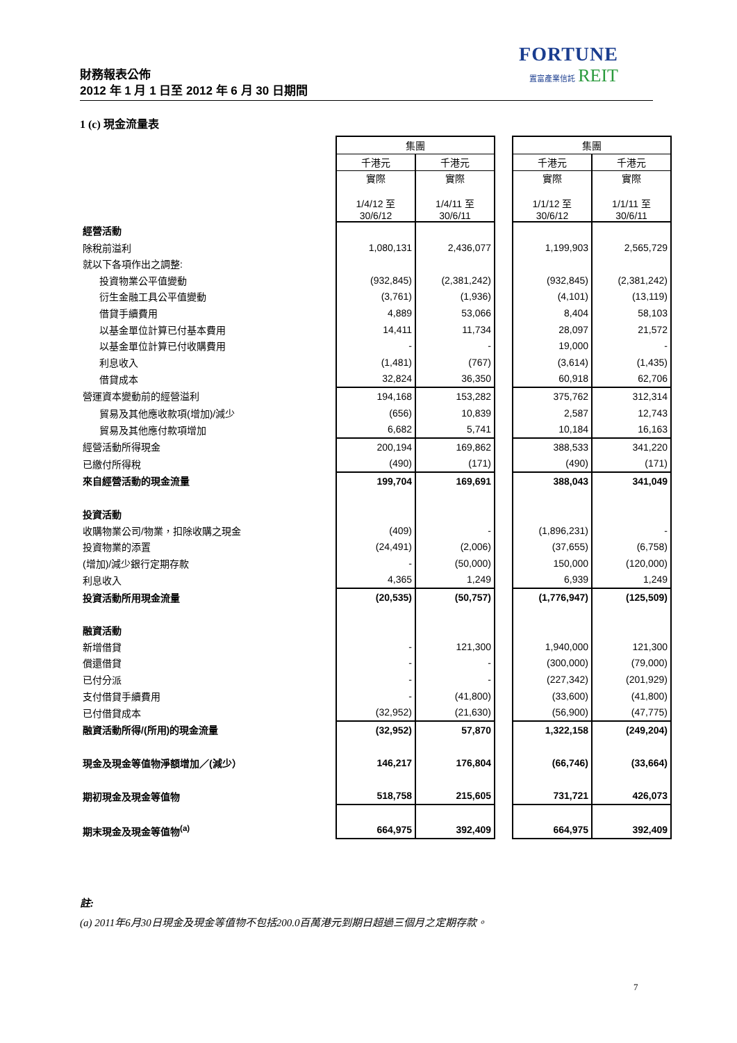財務報表公佈
2012 年 1 月 1 日至 2012 年 6 月 30 日期間
FORTUNE
置富產業信託 REIT
1 (c) 現金流量表
| | 集團 | | | 集團 | |
| | 千港元 | 千港元 | | 千港元 | 千港元 |
| | 實際 1/4/12 至 30/6/12 | 實際 1/4/11 至 30/6/11 | | 實際 1/1/12 至 30/6/12 | 實際 1/1/11 至 30/6/11 |
| 經營活動 | | | | | |
| 除稅前溢利 | 1,080,131 | 2,436,077 | | 1,199,903 | 2,565,729 |
| 就以下各項作出之調整: | | | | | |
| 投資物業公平值變動 | (932,845) | (2,381,242) | | (932,845) | (2,381,242) |
| 衍生金融工具公平值變動 | (3,761) | (1,936) | | (4,101) | (13,119) |
| 借貸手續費用 | 4,889 | 53,066 | | 8,404 | 58,103 |
| 以基金單位計算已付基本費用 | 14,411 | 11,734 | | 28,097 | 21,572 |
| 以基金單位計算已付收購費用 | - | - | | 19,000 | - |
| 利息收入 | (1,481) | (767) | | (3,614) | (1,435) |
| 借貸成本 | 32,824 | 36,350 | | 60,918 | 62,706 |
| 營運資本變動前的經營溢利 | 194,168 | 153,282 | | 375,762 | 312,314 |
| 貿易及其他應收款項(增加)/減少 | (656) | 10,839 | | 2,587 | 12,743 |
| 貿易及其他應付款項增加 | 6,682 | 5,741 | | 10,184 | 16,163 |
| 經營活動所得現金 | 200,194 | 169,862 | | 388,533 | 341,220 |
| 已繳付所得稅 | (490) | (171) | | (490) | (171) |
| 來自經營活動的現金流量 | 199,704 | 169,691 | | 388,043 | 341,049 |
| 投資活動 | | | | | |
| 收購物業公司/物業，扣除收購之現金 | (409) | - | | (1,896,231) | - |
| 投資物業的添置 | (24,491) | (2,006) | | (37,655) | (6,758) |
| (增加)/減少銀行定期存款 | - | (50,000) | | 150,000 | (120,000) |
| 利息收入 | 4,365 | 1,249 | | 6,939 | 1,249 |
| 投資活動所用現金流量 | (20,535) | (50,757) | | (1,776,947) | (125,509) |
| 融資活動 | | | | | |
| 新增借貸 | - | 121,300 | | 1,940,000 | 121,300 |
| 償還借貸 | - | - | | (300,000) | (79,000) |
| 已付分派 | - | - | | (227,342) | (201,929) |
| 支付借貸手續費用 | - | (41,800) | | (33,600) | (41,800) |
| 已付借貸成本 | (32,952) | (21,630) | | (56,900) | (47,775) |
| 融資活動所得/(所用)的現金流量 | (32,952) | 57,870 | | 1,322,158 | (249,204) |
| 現金及現金等值物淨額增加／(減少） | 146,217 | 176,804 | | (66,746) | (33,664) |
| 期初現金及現金等值物 | 518,758 | 215,605 | | 731,721 | 426,073 |
| 期末現金及現金等值物<sup>(a)</sup> | 664,975 | 392,409 | | 664,975 | 392,409 |
註:
(a) 2011年6月30日現金及現金等值物不包括200.0百萬港元到期日超過三個月之定期存款。
7